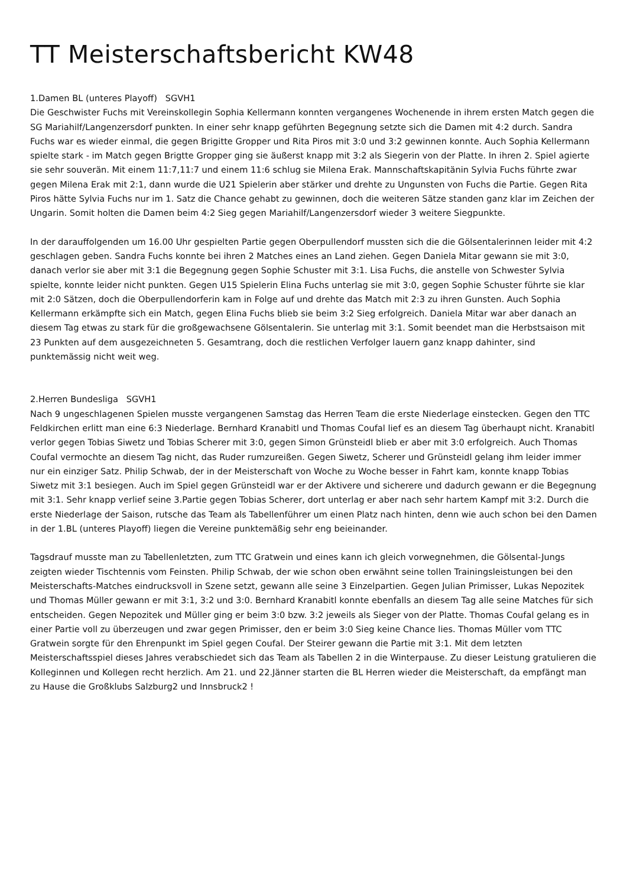TT Meisterschaftsbericht KW48
1.Damen BL (unteres Playoff) SGVH1
Die Geschwister Fuchs mit Vereinskollegin Sophia Kellermann konnten vergangenes Wochenende in ihrem ersten Match gegen die SG Mariahilf/Langenzersdorf punkten. In einer sehr knapp geführten Begegnung setzte sich die Damen mit 4:2 durch. Sandra Fuchs war es wieder einmal, die gegen Brigitte Gropper und Rita Piros mit 3:0 und 3:2 gewinnen konnte. Auch Sophia Kellermann spielte stark - im Match gegen Brigtte Gropper ging sie äußerst knapp mit 3:2 als Siegerin von der Platte. In ihren 2. Spiel agierte sie sehr souverän. Mit einem 11:7,11:7 und einem 11:6 schlug sie Milena Erak. Mannschaftskapitänin Sylvia Fuchs führte zwar gegen Milena Erak mit 2:1, dann wurde die U21 Spielerin aber stärker und drehte zu Ungunsten von Fuchs die Partie. Gegen Rita Piros hätte Sylvia Fuchs nur im 1. Satz die Chance gehabt zu gewinnen, doch die weiteren Sätze standen ganz klar im Zeichen der Ungarin. Somit holten die Damen beim 4:2 Sieg gegen Mariahilf/Langenzersdorf wieder 3 weitere Siegpunkte.
In der darauffolgenden um 16.00 Uhr gespielten Partie gegen Oberpullendorf mussten sich die die Gölsentalerinnen leider mit 4:2 geschlagen geben. Sandra Fuchs konnte bei ihren 2 Matches eines an Land ziehen. Gegen Daniela Mitar gewann sie mit 3:0, danach verlor sie aber mit 3:1 die Begegnung gegen Sophie Schuster mit 3:1. Lisa Fuchs, die anstelle von Schwester Sylvia spielte, konnte leider nicht punkten. Gegen U15 Spielerin Elina Fuchs unterlag sie mit 3:0, gegen Sophie Schuster führte sie klar mit 2:0 Sätzen, doch die Oberpullendorferin kam in Folge auf und drehte das Match mit 2:3 zu ihren Gunsten. Auch Sophia Kellermann erkämpfte sich ein Match, gegen Elina Fuchs blieb sie beim 3:2 Sieg erfolgreich. Daniela Mitar war aber danach an diesem Tag etwas zu stark für die großgewachsene Gölsentalerin. Sie unterlag mit 3:1. Somit beendet man die Herbstsaison mit 23 Punkten auf dem ausgezeichneten 5. Gesamtrang, doch die restlichen Verfolger lauern ganz knapp dahinter, sind punktemässig nicht weit weg.
2.Herren Bundesliga SGVH1
Nach 9 ungeschlagenen Spielen musste vergangenen Samstag das Herren Team die erste Niederlage einstecken. Gegen den TTC Feldkirchen erlitt man eine 6:3 Niederlage. Bernhard Kranabitl und Thomas Coufal lief es an diesem Tag überhaupt nicht. Kranabitl verlor gegen Tobias Siwetz und Tobias Scherer mit 3:0, gegen Simon Grünsteidl blieb er aber mit 3:0 erfolgreich. Auch Thomas Coufal vermochte an diesem Tag nicht, das Ruder rumzureißen. Gegen Siwetz, Scherer und Grünsteidl gelang ihm leider immer nur ein einziger Satz. Philip Schwab, der in der Meisterschaft von Woche zu Woche besser in Fahrt kam, konnte knapp Tobias Siwetz mit 3:1 besiegen. Auch im Spiel gegen Grünsteidl war er der Aktivere und sicherere und dadurch gewann er die Begegnung mit 3:1. Sehr knapp verlief seine 3.Partie gegen Tobias Scherer, dort unterlag er aber nach sehr hartem Kampf mit 3:2. Durch die erste Niederlage der Saison, rutsche das Team als Tabellenführer um einen Platz nach hinten, denn wie auch schon bei den Damen in der 1.BL (unteres Playoff) liegen die Vereine punktemäßig sehr eng beieinander.
Tagsdrauf musste man zu Tabellenletzten, zum TTC Gratwein und eines kann ich gleich vorwegnehmen, die Gölsental-Jungs zeigten wieder Tischtennis vom Feinsten. Philip Schwab, der wie schon oben erwähnt seine tollen Trainingsleistungen bei den Meisterschafts-Matches eindrucksvoll in Szene setzt, gewann alle seine 3 Einzelpartien. Gegen Julian Primisser, Lukas Nepozitek und Thomas Müller gewann er mit 3:1, 3:2 und 3:0. Bernhard Kranabitl konnte ebenfalls an diesem Tag alle seine Matches für sich entscheiden. Gegen Nepozitek und Müller ging er beim 3:0 bzw. 3:2 jeweils als Sieger von der Platte. Thomas Coufal gelang es in einer Partie voll zu überzeugen und zwar gegen Primisser, den er beim 3:0 Sieg keine Chance lies. Thomas Müller vom TTC Gratwein sorgte für den Ehrenpunkt im Spiel gegen Coufal. Der Steirer gewann die Partie mit 3:1. Mit dem letzten Meisterschaftsspiel dieses Jahres verabschiedet sich das Team als Tabellen 2 in die Winterpause. Zu dieser Leistung gratulieren die Kolleginnen und Kollegen recht herzlich. Am 21. und 22.Jänner starten die BL Herren wieder die Meisterschaft, da empfängt man zu Hause die Großklubs Salzburg2 und Innsbruck2 !